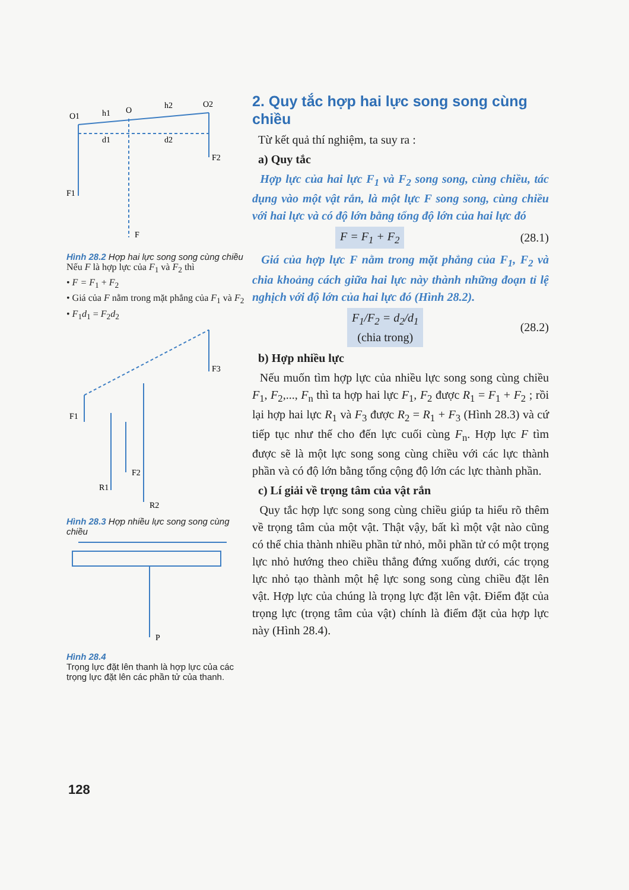O1
h1
O
h2
O2
d1
d2
F2
F1
F
Hình 28.2 Hợp hai lực song song cùng chiều
Nếu F là hợp lực của F<sub>1</sub> và F<sub>2</sub> thì
• F = F<sub>1</sub> + F<sub>2</sub>
• Giá của F nằm trong mặt phẳng của F<sub>1</sub> và F<sub>2</sub>
• F<sub>1</sub>d<sub>1</sub> = F<sub>2</sub>d<sub>2</sub>
F1
F3
F2
R1
R2
Hình 28.3 Hợp nhiều lực song song cùng chiều
P
Hình 28.4
Trọng lực đặt lên thanh là hợp lực của các trọng lực đặt lên các phần tử của thanh.
2. Quy tắc hợp hai lực song song cùng chiều
Từ kết quả thí nghiệm, ta suy ra :
a) Quy tắc
Hợp lực của hai lực F<sub>1</sub> và F<sub>2</sub> song song, cùng chiều, tác dụng vào một vật rắn, là một lực F song song, cùng chiều với hai lực và có độ lớn bằng tổng độ lớn của hai lực đó
F = F<sub>1</sub> + F<sub>2</sub> (28.1)
Giá của hợp lực F nằm trong mặt phẳng của F<sub>1</sub>, F<sub>2</sub> và chia khoảng cách giữa hai lực này thành những đoạn tỉ lệ nghịch với độ lớn của hai lực đó (Hình 28.2).
F<sub>1</sub>/F<sub>2</sub> = d<sub>2</sub>/d<sub>1</sub>
(chia trong) (28.2)
b) Hợp nhiều lực
Nếu muốn tìm hợp lực của nhiều lực song song cùng chiều F<sub>1</sub>, F<sub>2</sub>,..., F<sub>n</sub> thì ta hợp hai lực F<sub>1</sub>, F<sub>2</sub> được R<sub>1</sub> = F<sub>1</sub> + F<sub>2</sub> ; rồi lại hợp hai lực R<sub>1</sub> và F<sub>3</sub> được R<sub>2</sub> = R<sub>1</sub> + F<sub>3</sub> (Hình 28.3) và cứ tiếp tục như thế cho đến lực cuối cùng F<sub>n</sub>. Hợp lực F tìm được sẽ là một lực song song cùng chiều với các lực thành phần và có độ lớn bằng tổng cộng độ lớn các lực thành phần.
c) Lí giải về trọng tâm của vật rắn
Quy tắc hợp lực song song cùng chiều giúp ta hiểu rõ thêm về trọng tâm của một vật. Thật vậy, bất kì một vật nào cũng có thể chia thành nhiều phần tử nhỏ, mỗi phần tử có một trọng lực nhỏ hướng theo chiều thẳng đứng xuống dưới, các trọng lực nhỏ tạo thành một hệ lực song song cùng chiều đặt lên vật. Hợp lực của chúng là trọng lực đặt lên vật. Điểm đặt của trọng lực (trọng tâm của vật) chính là điểm đặt của hợp lực này (Hình 28.4).
128